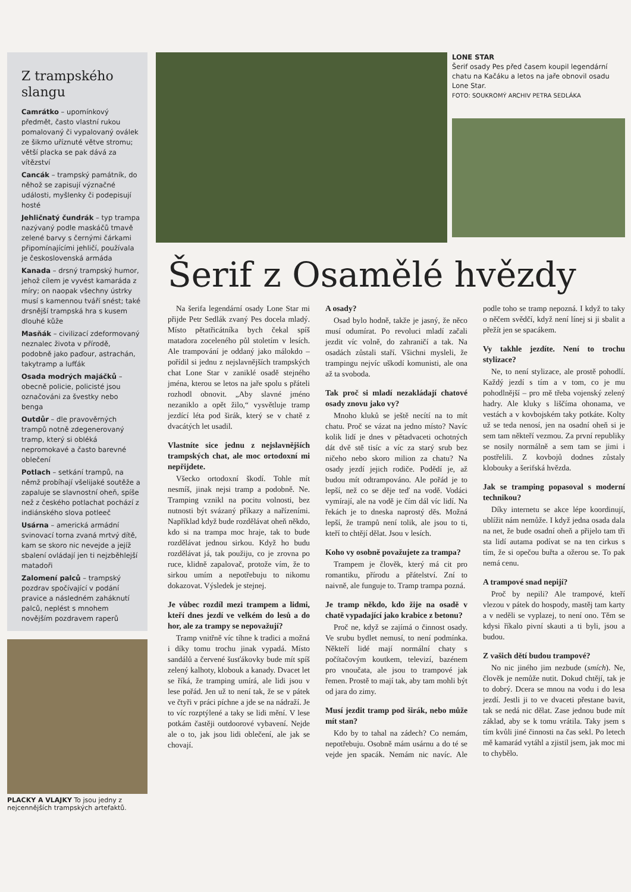Z trampského slangu
Camrátko – upomínkový předmět, často vlastní rukou pomalovaný či vypalovaný oválek ze šikmo uříznuté větve stromu; větší placka se pak dává za vítězství
Cancák – trampský památník, do něhož se zapisují význačné události, myšlenky či podepisují hosté
Jehličnatý čundrák – typ trampa nazývaný podle maskáčů tmavě zelené barvy s černými čárkami připomínajícími jehličí, používala je československá armáda
Kanada – drsný trampský humor, jehož cílem je vyvést kamaráda z míry; on naopak všechny ústrky musí s kamennou tváří snést; také drsnější trampská hra s kusem dlouhé kůže
Masňák – civilizací zdeformovaný neznalec života v přírodě, podobně jako paďour, astrachán, takytramp a lufťák
Osada modrých majáčků – obecně policie, policisté jsou označováni za švestky nebo benga
Outdůr – dle pravověrných trampů notně zdegenerovaný tramp, který si obléká nepromokavé a často barevné oblečení
Potlach – setkání trampů, na němž probíhají všelijaké soutěže a zapaluje se slavnostní oheň, spíše než z českého potlachat pochází z indiánského slova potleeč
Usárna – americká armádní svinovací torna zvaná mrtvý dítě, kam se skoro nic nevejde a jejíž sbalení ovládají jen ti nejzběhlejší matadoři
Zalomení palců – trampský pozdrav spočívající v podání pravice a následném zaháknutí palců, neplést s mnohem novějším pozdravem raperů
PLACKY A VLAJKY To jsou jedny z nejcennějších trampských artefaktů.
LONE STAR
Šerif osady Pes před časem koupil legendární chatu na Kačáku a letos na jaře obnovil osadu Lone Star.
FOTO: SOUKROMÝ ARCHIV PETRA SEDLÁKA
Šerif z Osamělé hvězdy
Na šerifa legendární osady Lone Star mi přijde Petr Sedlák zvaný Pes docela mladý. Místo pětatřicátníka bych čekal spíš matadora zoceleného půl stoletím v lesích. Ale trampování je oddaný jako málokdo – pořídil si jednu z nejslavnějších trampských chat Lone Star v zaniklé osadě stejného jména, kterou se letos na jaře spolu s přáteli rozhodl obnovit. „Aby slavné jméno nezaniklo a opět žilo,“ vysvětluje tramp jezdící léta pod širák, který se v chatě z dvacátých let usadil.
Vlastníte sice jednu z nejslavnějších trampských chat, ale moc ortodoxní mi nepřijdete.
Všecko ortodoxní škodí. Tohle mít nesmíš, jinak nejsi tramp a podobně. Ne. Tramping vznikl na pocitu volnosti, bez nutnosti být svázaný příkazy a nařízeními. Například když bude rozdělávat oheň někdo, kdo si na trampa moc hraje, tak to bude rozdělávat jednou sirkou. Když ho budu rozdělávat já, tak použiju, co je zrovna po ruce, klidně zapalovač, protože vím, že to sirkou umím a nepotřebuju to nikomu dokazovat. Výsledek je stejnej.
Je vůbec rozdíl mezi trampem a lidmi, kteří dnes jezdí ve velkém do lesů a do hor, ale za trampy se nepovažují?
Tramp vnitřně víc tíhne k tradici a možná i díky tomu trochu jinak vypadá. Místo sandálů a červené šusťákovky bude mít spíš zelený kalhoty, klobouk a kanady. Dvacet let se říká, že tramping umírá, ale lidi jsou v lese pořád. Jen už to není tak, že se v pátek ve čtyři v práci píchne a jde se na nádraží. Je to víc rozptýlené a taky se lidi mění. V lese potkám častěji outdoorové vybavení. Nejde ale o to, jak jsou lidi oblečení, ale jak se chovají.
A osady?
Osad bylo hodně, takže je jasný, že něco musí odumírat. Po revoluci mladí začali jezdit víc volně, do zahraničí a tak. Na osadách zůstali staří. Všichni mysleli, že trampingu nejvíc uškodí komunisti, ale ona až ta svoboda.
Tak proč si mladí nezakládají chatové osady znovu jako vy?
Mnoho kluků se ještě necítí na to mít chatu. Proč se vázat na jedno místo? Navíc kolik lidí je dnes v pětadvaceti ochotných dát dvě stě tisíc a víc za starý srub bez ničeho nebo skoro milion za chatu? Na osady jezdí jejich rodiče. Podědí je, až budou mít odtrampováno. Ale pořád je to lepší, než co se děje teď na vodě. Vodáci vymírají, ale na vodě je čím dál víc lidí. Na řekách je to dneska naprostý děs. Možná lepší, že trampů není tolik, ale jsou to ti, kteří to chtějí dělat. Jsou v lesích.
Koho vy osobně považujete za trampa?
Trampem je člověk, který má cit pro romantiku, přírodu a přátelství. Zní to naivně, ale funguje to. Tramp trampa pozná.
Je tramp někdo, kdo žije na osadě v chatě vypadající jako krabice z betonu?
Proč ne, když se zajímá o činnost osady. Ve srubu bydlet nemusí, to není podmínka. Někteří lidé mají normální chaty s počítačovým koutkem, televizí, bazénem pro vnoučata, ale jsou to trampové jak řemen. Prostě to mají tak, aby tam mohli být od jara do zimy.
Musí jezdit tramp pod širák, nebo může mít stan?
Kdo by to tahal na zádech? Co nemám, nepotřebuju. Osobně mám usárnu a do té se vejde jen spacák. Nemám nic navíc. Ale podle toho se tramp nepozná. I když to taky o něčem svědčí, když není línej si ji sbalit a přežít jen se spacákem.
Vy takhle jezdíte. Není to trochu stylizace?
Ne, to není stylizace, ale prostě pohodlí. Každý jezdí s tím a v tom, co je mu pohodlnější – pro mě třeba vojenský zelený hadry. Ale kluky s liščíma ohonama, ve vestách a v kovbojském taky potkáte. Kolty už se teda nenosí, jen na osadní oheň si je sem tam někteří vezmou. Za první republiky se nosily normálně a sem tam se jimi i postřelili. Z kovbojů dodnes zůstaly klobouky a šerifská hvězda.
Jak se tramping popasoval s moderní technikou?
Díky internetu se akce lépe koordinují, ublížit nám nemůže. I když jedna osada dala na net, že bude osadní oheň a přijelo tam tři sta lidí autama podívat se na ten cirkus s tím, že si opečou buřta a ožerou se. To pak nemá cenu.
A trampové snad nepijí?
Proč by nepili? Ale trampové, kteří vlezou v pátek do hospody, mastěj tam karty a v neděli se vyplazej, to není ono. Těm se kdysi říkalo pivní skauti a ti byli, jsou a budou.
Z vašich dětí budou trampové?
No nic jiného jim nezbude (smích). Ne, člověk je nemůže nutit. Dokud chtějí, tak je to dobrý. Dcera se mnou na vodu i do lesa jezdí. Jestli ji to ve dvaceti přestane bavit, tak se nedá nic dělat. Zase jednou bude mít základ, aby se k tomu vrátila. Taky jsem s tím kvůli jiné činnosti na čas sekl. Po letech mě kamarád vytáhl a zjistil jsem, jak moc mi to chybělo.